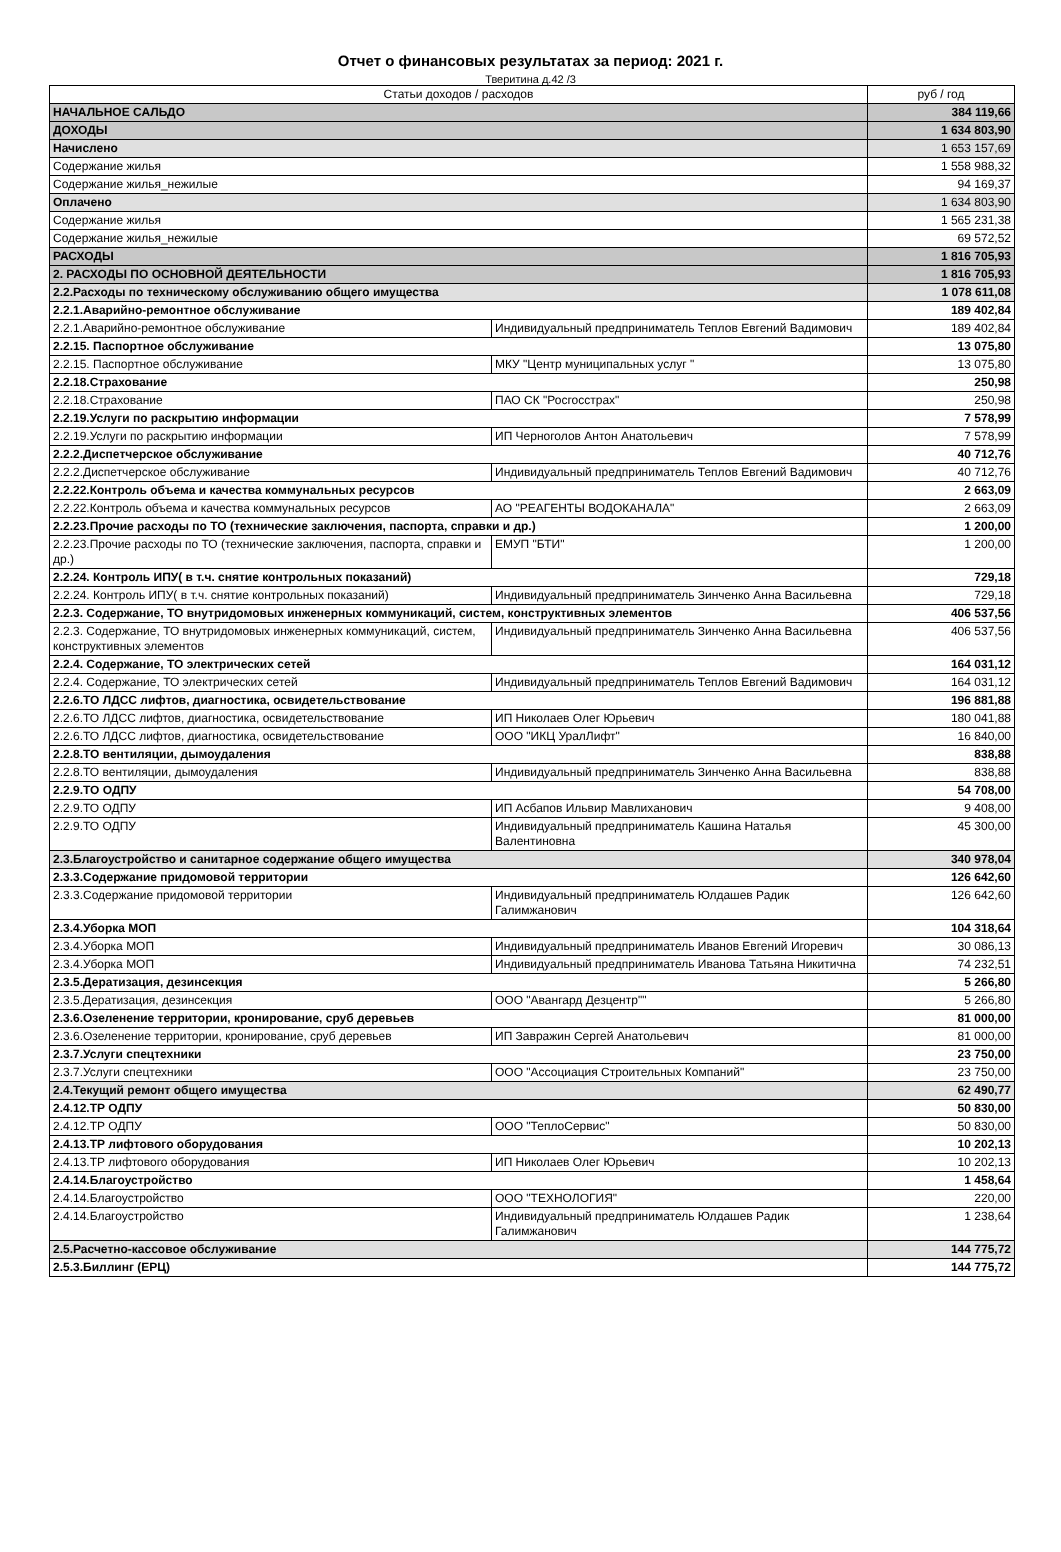Отчет о финансовых результатах за период: 2021 г.
Тверитина д.42 /3
| Статьи доходов / расходов | | руб / год |
| --- | --- | --- |
| НАЧАЛЬНОЕ САЛЬДО | | 384 119,66 |
| ДОХОДЫ | | 1 634 803,90 |
| Начислено | | 1 653 157,69 |
| Содержание жилья | | 1 558 988,32 |
| Содержание жилья_нежилые | | 94 169,37 |
| Оплачено | | 1 634 803,90 |
| Содержание жилья | | 1 565 231,38 |
| Содержание жилья_нежилые | | 69 572,52 |
| РАСХОДЫ | | 1 816 705,93 |
| 2. РАСХОДЫ ПО ОСНОВНОЙ ДЕЯТЕЛЬНОСТИ | | 1 816 705,93 |
| 2.2.Расходы по техническому обслуживанию общего имущества | | 1 078 611,08 |
| 2.2.1.Аварийно-ремонтное обслуживание | | 189 402,84 |
| 2.2.1.Аварийно-ремонтное обслуживание | Индивидуальный предприниматель Теплов Евгений Вадимович | 189 402,84 |
| 2.2.15. Паспортное обслуживание | | 13 075,80 |
| 2.2.15. Паспортное обслуживание | МКУ "Центр муниципальных услуг " | 13 075,80 |
| 2.2.18.Страхование | | 250,98 |
| 2.2.18.Страхование | ПАО СК "Росгосстрах" | 250,98 |
| 2.2.19.Услуги по раскрытию информации | | 7 578,99 |
| 2.2.19.Услуги по раскрытию информации | ИП Черноголов Антон Анатольевич | 7 578,99 |
| 2.2.2.Диспетчерское обслуживание | | 40 712,76 |
| 2.2.2.Диспетчерское обслуживание | Индивидуальный предприниматель Теплов Евгений Вадимович | 40 712,76 |
| 2.2.22.Контроль объема и качества коммунальных ресурсов | | 2 663,09 |
| 2.2.22.Контроль объема и качества коммунальных ресурсов | АО "РЕАГЕНТЫ ВОДОКАНАЛА" | 2 663,09 |
| 2.2.23.Прочие расходы по ТО (технические заключения, паспорта, справки и др.) | | 1 200,00 |
| 2.2.23.Прочие расходы по ТО (технические заключения, паспорта, справки и др.) | ЕМУП "БТИ" | 1 200,00 |
| 2.2.24. Контроль ИПУ( в т.ч. снятие контрольных показаний) | | 729,18 |
| 2.2.24. Контроль ИПУ( в т.ч. снятие контрольных показаний) | Индивидуальный предприниматель Зинченко Анна Васильевна | 729,18 |
| 2.2.3. Содержание, ТО внутридомовых инженерных коммуникаций, систем, конструктивных элементов | | 406 537,56 |
| 2.2.3. Содержание, ТО внутридомовых инженерных коммуникаций, систем, конструктивных элементов | Индивидуальный предприниматель Зинченко Анна Васильевна | 406 537,56 |
| 2.2.4. Содержание, ТО электрических сетей | | 164 031,12 |
| 2.2.4. Содержание, ТО электрических сетей | Индивидуальный предприниматель Теплов Евгений Вадимович | 164 031,12 |
| 2.2.6.ТО ЛДСС лифтов, диагностика, освидетельствование | | 196 881,88 |
| 2.2.6.ТО ЛДСС лифтов, диагностика, освидетельствование | ИП Николаев Олег Юрьевич | 180 041,88 |
| 2.2.6.ТО ЛДСС лифтов, диагностика, освидетельствование | ООО "ИКЦ УралЛифт" | 16 840,00 |
| 2.2.8.ТО вентиляции, дымоудаления | | 838,88 |
| 2.2.8.ТО вентиляции, дымоудаления | Индивидуальный предприниматель Зинченко Анна Васильевна | 838,88 |
| 2.2.9.ТО ОДПУ | | 54 708,00 |
| 2.2.9.ТО ОДПУ | ИП Асбапов Ильвир Мавлиханович | 9 408,00 |
| 2.2.9.ТО ОДПУ | Индивидуальный предприниматель Кашина Наталья Валентиновна | 45 300,00 |
| 2.3.Благоустройство и санитарное содержание общего имущества | | 340 978,04 |
| 2.3.3.Содержание придомовой территории | | 126 642,60 |
| 2.3.3.Содержание придомовой территории | Индивидуальный предприниматель Юлдашев Радик Галимжанович | 126 642,60 |
| 2.3.4.Уборка МОП | | 104 318,64 |
| 2.3.4.Уборка МОП | Индивидуальный предприниматель Иванов Евгений Игоревич | 30 086,13 |
| 2.3.4.Уборка МОП | Индивидуальный предприниматель Иванова Татьяна Никитична | 74 232,51 |
| 2.3.5.Дератизация, дезинсекция | | 5 266,80 |
| 2.3.5.Дератизация, дезинсекция | ООО "Авангард Дезцентр"" | 5 266,80 |
| 2.3.6.Озеленение территории, кронирование, сруб деревьев | | 81 000,00 |
| 2.3.6.Озеленение территории, кронирование, сруб деревьев | ИП Завражин Сергей Анатольевич | 81 000,00 |
| 2.3.7.Услуги спецтехники | | 23 750,00 |
| 2.3.7.Услуги спецтехники | ООО "Ассоциация Строительных Компаний" | 23 750,00 |
| 2.4.Текущий ремонт общего имущества | | 62 490,77 |
| 2.4.12.ТР ОДПУ | | 50 830,00 |
| 2.4.12.ТР ОДПУ | ООО "ТеплоСервис" | 50 830,00 |
| 2.4.13.ТР лифтового оборудования | | 10 202,13 |
| 2.4.13.ТР лифтового оборудования | ИП Николаев Олег Юрьевич | 10 202,13 |
| 2.4.14.Благоустройство | | 1 458,64 |
| 2.4.14.Благоустройство | ООО "ТЕХНОЛОГИЯ" | 220,00 |
| 2.4.14.Благоустройство | Индивидуальный предприниматель Юлдашев Радик Галимжанович | 1 238,64 |
| 2.5.Расчетно-кассовое обслуживание | | 144 775,72 |
| 2.5.3.Биллинг (ЕРЦ) | | 144 775,72 |